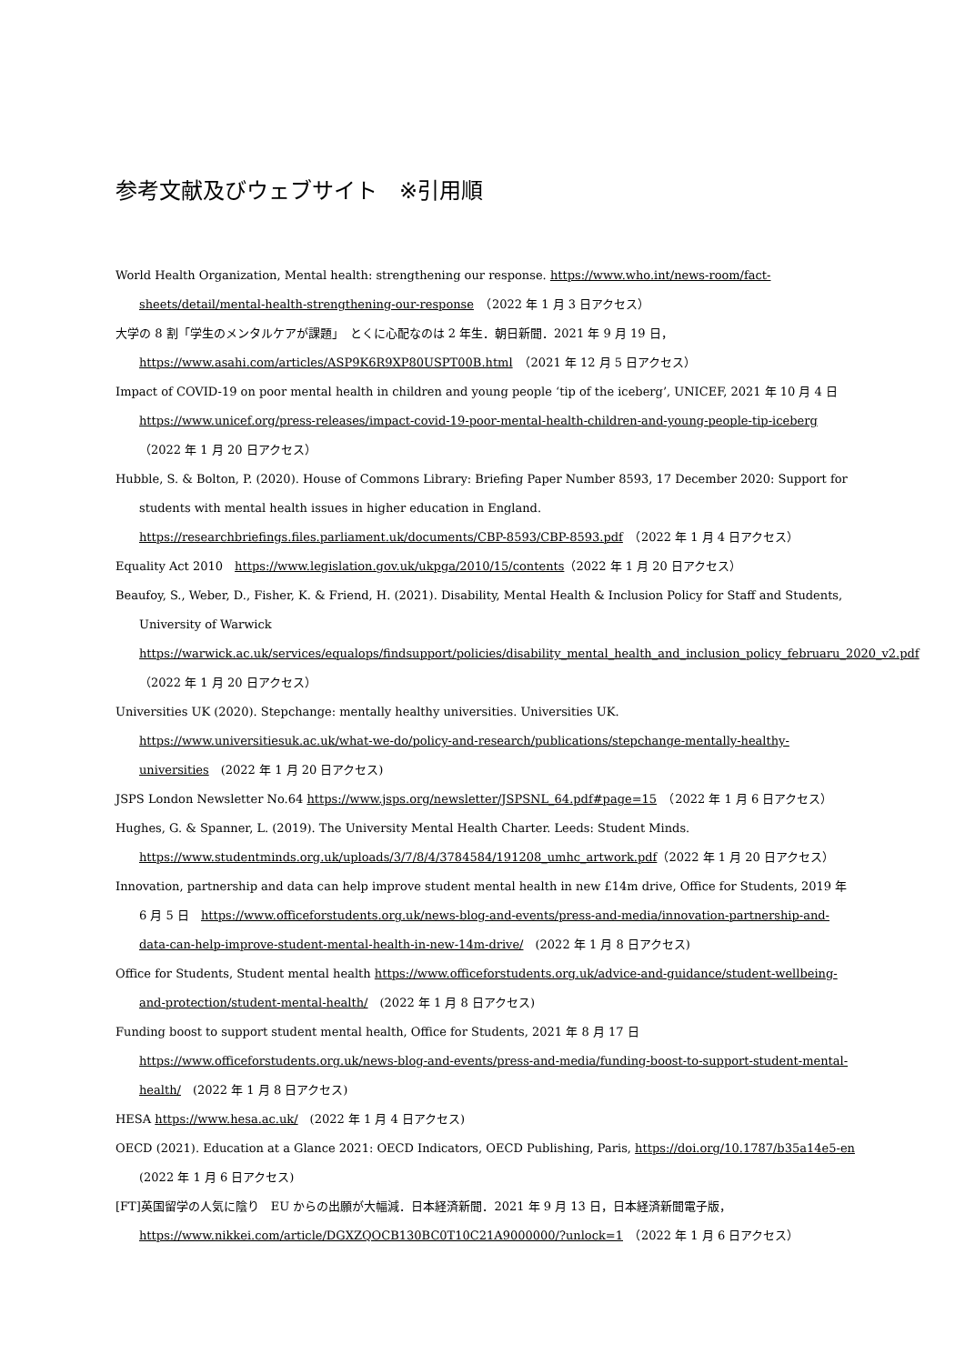参考文献及びウェブサイト　※引用順
World Health Organization, Mental health: strengthening our response. https://www.who.int/news-room/fact-sheets/detail/mental-health-strengthening-our-response　（2022 年 1 月 3 日アクセス）
大学の 8 割「学生のメンタルケアが課題」　とくに心配なのは 2 年生．朝日新聞．2021 年 9 月 19 日，
https://www.asahi.com/articles/ASP9K6R9XP80USPT00B.html　（2021 年 12 月 5 日アクセス）
Impact of COVID-19 on poor mental health in children and young people ‘tip of the iceberg’, UNICEF, 2021 年 10 月 4 日 https://www.unicef.org/press-releases/impact-covid-19-poor-mental-health-children-and-young-people-tip-iceberg（2022 年 1 月 20 日アクセス）
Hubble, S. & Bolton, P. (2020). House of Commons Library: Briefing Paper Number 8593, 17 December 2020: Support for students with mental health issues in higher education in England.
https://researchbriefings.files.parliament.uk/documents/CBP-8593/CBP-8593.pdf　（2022 年 1 月 4 日アクセス）
Equality Act 2010　https://www.legislation.gov.uk/ukpga/2010/15/contents（2022 年 1 月 20 日アクセス）
Beaufoy, S., Weber, D., Fisher, K. & Friend, H. (2021). Disability, Mental Health & Inclusion Policy for Staff and Students, University of Warwick
https://warwick.ac.uk/services/equalops/findsupport/policies/disability_mental_health_and_inclusion_policy_februaru_2020_v2.pdf　（2022 年 1 月 20 日アクセス）
Universities UK (2020). Stepchange: mentally healthy universities. Universities UK.
https://www.universitiesuk.ac.uk/what-we-do/policy-and-research/publications/stepchange-mentally-healthy-universities　(2022 年 1 月 20 日アクセス)
JSPS London Newsletter No.64 https://www.jsps.org/newsletter/JSPSNL_64.pdf#page=15　（2022 年 1 月 6 日アクセス）
Hughes, G. & Spanner, L. (2019). The University Mental Health Charter. Leeds: Student Minds.
https://www.studentminds.org.uk/uploads/3/7/8/4/3784584/191208_umhc_artwork.pdf（2022 年 1 月 20 日アクセス）
Innovation, partnership and data can help improve student mental health in new £14m drive, Office for Students, 2019 年 6 月 5 日　https://www.officeforstudents.org.uk/news-blog-and-events/press-and-media/innovation-partnership-and-data-can-help-improve-student-mental-health-in-new-14m-drive/　(2022 年 1 月 8 日アクセス)
Office for Students, Student mental health https://www.officeforstudents.org.uk/advice-and-guidance/student-wellbeing-and-protection/student-mental-health/　(2022 年 1 月 8 日アクセス)
Funding boost to support student mental health, Office for Students, 2021 年 8 月 17 日
https://www.officeforstudents.org.uk/news-blog-and-events/press-and-media/funding-boost-to-support-student-mental-health/　(2022 年 1 月 8 日アクセス)
HESA https://www.hesa.ac.uk/　(2022 年 1 月 4 日アクセス)
OECD (2021). Education at a Glance 2021: OECD Indicators, OECD Publishing, Paris, https://doi.org/10.1787/b35a14e5-en　(2022 年 1 月 6 日アクセス)
[FT]英国留学の人気に陰り　EU からの出願が大幅減．日本経済新聞．2021 年 9 月 13 日，日本経済新聞電子版，
https://www.nikkei.com/article/DGXZQOCB130BC0T10C21A9000000/?unlock=1　（2022 年 1 月 6 日アクセス）